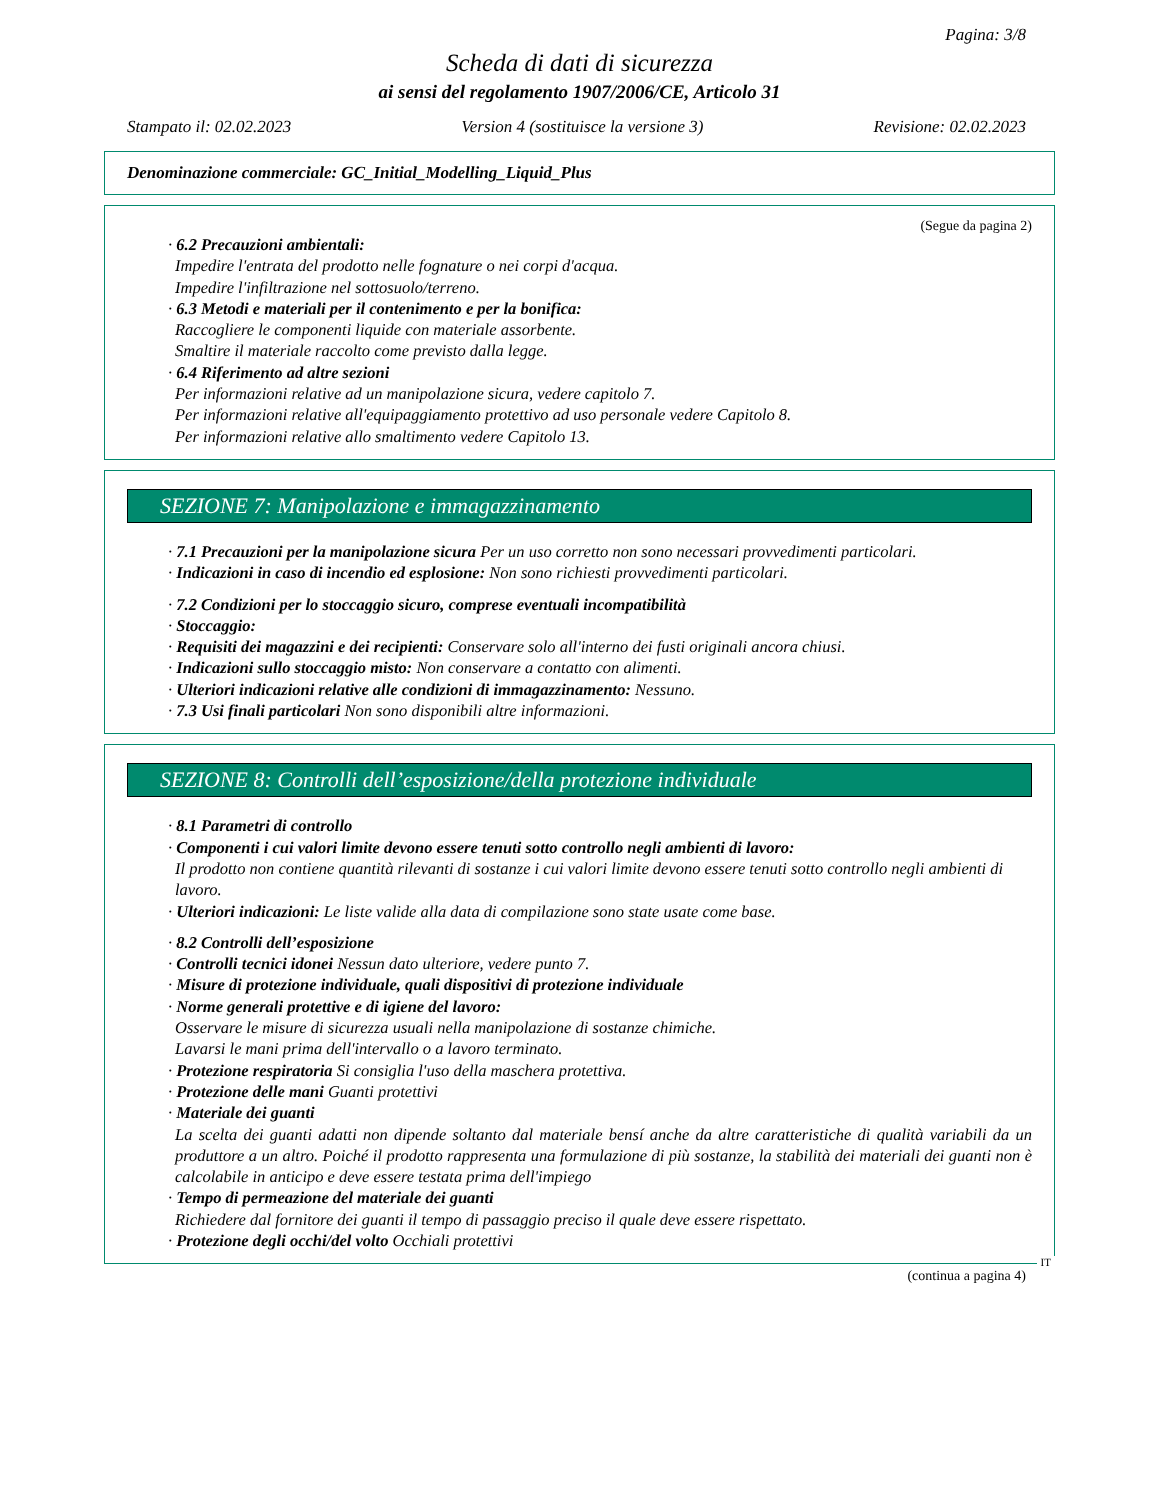Pagina: 3/8
Scheda di dati di sicurezza
ai sensi del regolamento 1907/2006/CE, Articolo 31
Stampato il: 02.02.2023 Version 4 (sostituisce la versione 3) Revisione: 02.02.2023
Denominazione commerciale: GC_Initial_Modelling_Liquid_Plus
(Segue da pagina 2)
· 6.2 Precauzioni ambientali:
Impedire l'entrata del prodotto nelle fognature o nei corpi d'acqua.
Impedire l'infiltrazione nel sottosuolo/terreno.
· 6.3 Metodi e materiali per il contenimento e per la bonifica:
Raccogliere le componenti liquide con materiale assorbente.
Smaltire il materiale raccolto come previsto dalla legge.
· 6.4 Riferimento ad altre sezioni
Per informazioni relative ad un manipolazione sicura, vedere capitolo 7.
Per informazioni relative all'equipaggiamento protettivo ad uso personale vedere Capitolo 8.
Per informazioni relative allo smaltimento vedere Capitolo 13.
SEZIONE 7: Manipolazione e immagazzinamento
· 7.1 Precauzioni per la manipolazione sicura Per un uso corretto non sono necessari provvedimenti particolari.
· Indicazioni in caso di incendio ed esplosione: Non sono richiesti provvedimenti particolari.
· 7.2 Condizioni per lo stoccaggio sicuro, comprese eventuali incompatibilità
· Stoccaggio:
· Requisiti dei magazzini e dei recipienti: Conservare solo all'interno dei fusti originali ancora chiusi.
· Indicazioni sullo stoccaggio misto: Non conservare a contatto con alimenti.
· Ulteriori indicazioni relative alle condizioni di immagazzinamento: Nessuno.
· 7.3 Usi finali particolari Non sono disponibili altre informazioni.
SEZIONE 8: Controlli dell’esposizione/della protezione individuale
· 8.1 Parametri di controllo
· Componenti i cui valori limite devono essere tenuti sotto controllo negli ambienti di lavoro:
Il prodotto non contiene quantità rilevanti di sostanze i cui valori limite devono essere tenuti sotto controllo negli ambienti di lavoro.
· Ulteriori indicazioni: Le liste valide alla data di compilazione sono state usate come base.
· 8.2 Controlli dell’esposizione
· Controlli tecnici idonei Nessun dato ulteriore, vedere punto 7.
· Misure di protezione individuale, quali dispositivi di protezione individuale
· Norme generali protettive e di igiene del lavoro:
Osservare le misure di sicurezza usuali nella manipolazione di sostanze chimiche.
Lavarsi le mani prima dell'intervallo o a lavoro terminato.
· Protezione respiratoria Si consiglia l'uso della maschera protettiva.
· Protezione delle mani Guanti protettivi
· Materiale dei guanti
La scelta dei guanti adatti non dipende soltanto dal materiale bensí anche da altre caratteristiche di qualità variabili da un produttore a un altro. Poiché il prodotto rappresenta una formulazione di più sostanze, la stabilità dei materiali dei guanti non è calcolabile in anticipo e deve essere testata prima dell'impiego
· Tempo di permeazione del materiale dei guanti
Richiedere dal fornitore dei guanti il tempo di passaggio preciso il quale deve essere rispettato.
· Protezione degli occhi/del volto Occhiali protettivi
IT
(continua a pagina 4)